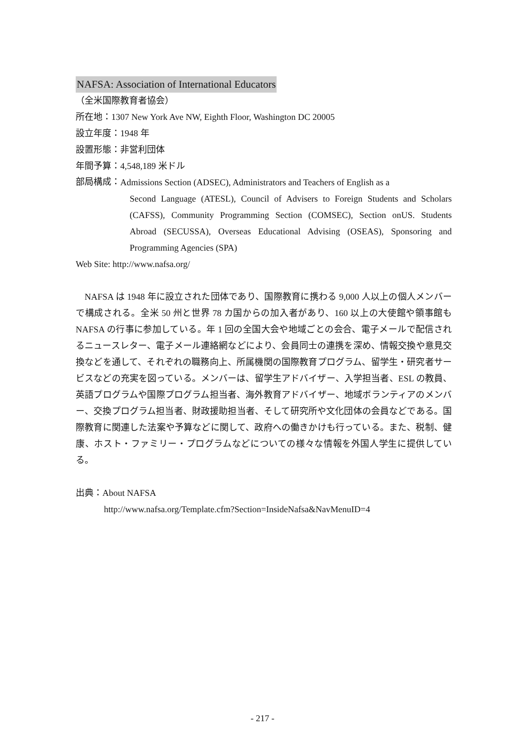NAFSA: Association of International Educators
（全米国際教育者協会）
所在地：1307 New York Ave NW, Eighth Floor, Washington DC 20005
設立年度：1948 年
設置形態：非営利団体
年間予算：4,548,189 米ドル
部局構成：
Admissions Section (ADSEC), Administrators and Teachers of English as a
Second Language (ATESL), Council of Advisers to Foreign Students and Scholars (CAFSS), Community Programming Section (COMSEC), Section onUS. Students Abroad (SECUSSA), Overseas Educational Advising (OSEAS), Sponsoring and Programming Agencies (SPA)
Web Site: http://www.nafsa.org/
NAFSA は 1948 年に設立された団体であり、国際教育に携わる 9,000 人以上の個人メンバーで構成される。全米 50 州と世界 78 カ国からの加入者があり、160 以上の大使館や領事館も NAFSA の行事に参加している。年 1 回の全国大会や地域ごとの会合、電子メールで配信されるニュースレター、電子メール連絡網などにより、会員同士の連携を深め、情報交換や意見交換などを通して、それぞれの職務向上、所属機関の国際教育プログラム、留学生・研究者サービスなどの充実を図っている。メンバーは、留学生アドバイザー、入学担当者、ESL の教員、英語プログラムや国際プログラム担当者、海外教育アドバイザー、地域ボランティアのメンバー、交換プログラム担当者、財政援助担当者、そして研究所や文化団体の会員などである。国際教育に関連した法案や予算などに関して、政府への働きかけも行っている。また、税制、健康、ホスト・ファミリー・プログラムなどについての様々な情報を外国人学生に提供している。
出典：About NAFSA
http://www.nafsa.org/Template.cfm?Section=InsideNafsa&NavMenuID=4
- 217 -